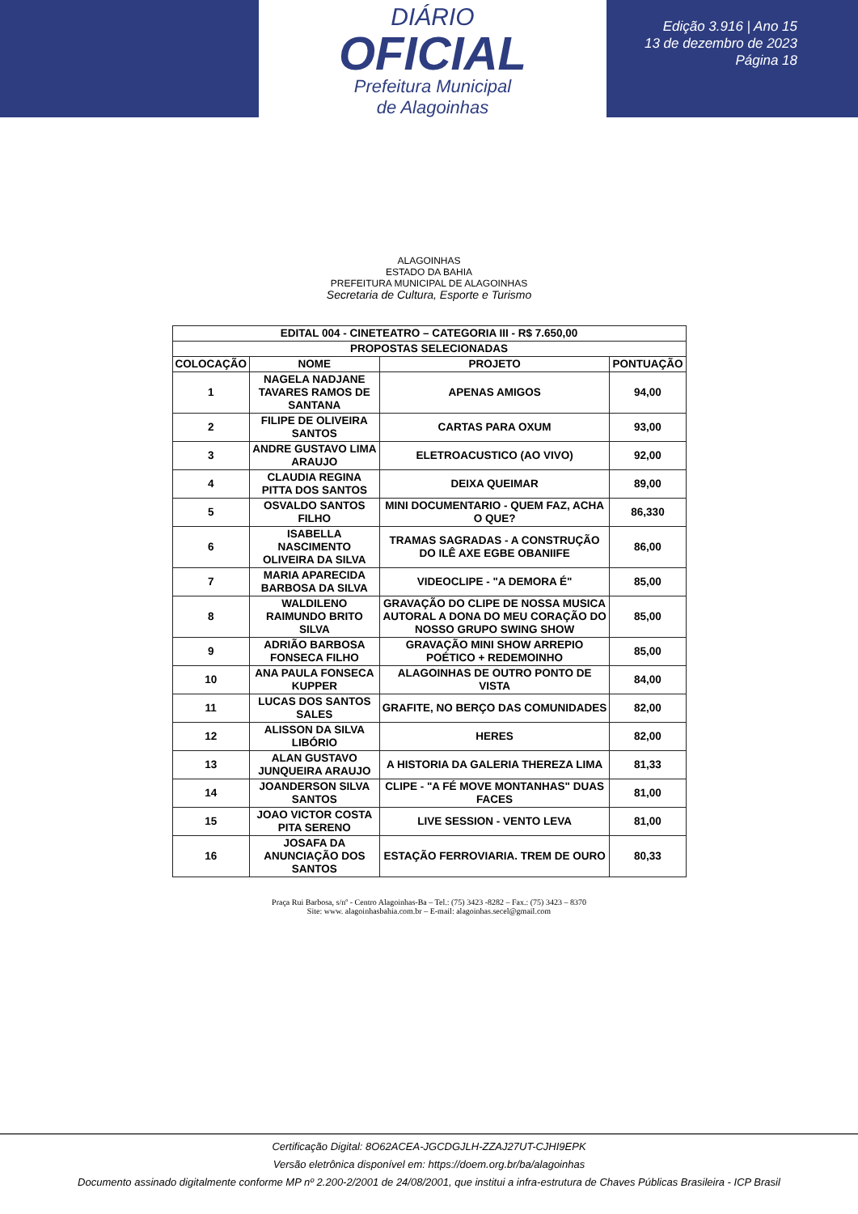DIÁRIO
OFICIAL
Prefeitura Municipal
de Alagoinhas
Edição 3.916 | Ano 15
13 de dezembro de 2023
Página 18
ALAGOINHAS
ESTADO DA BAHIA
PREFEITURA MUNICIPAL DE ALAGOINHAS
Secretaria de Cultura, Esporte e Turismo
| EDITAL 004 - CINETEATRO – CATEGORIA III - R$ 7.650,00 | | | |
| --- | --- | --- | --- |
| PROPOSTAS SELECIONADAS | | | |
| COLOCAÇÃO | NOME | PROJETO | PONTUAÇÃO |
| 1 | NAGELA NADJANE TAVARES RAMOS DE SANTANA | APENAS AMIGOS | 94,00 |
| 2 | FILIPE DE OLIVEIRA SANTOS | CARTAS PARA OXUM | 93,00 |
| 3 | ANDRE GUSTAVO LIMA ARAUJO | ELETROACUSTICO (AO VIVO) | 92,00 |
| 4 | CLAUDIA REGINA PITTA DOS SANTOS | DEIXA QUEIMAR | 89,00 |
| 5 | OSVALDO SANTOS FILHO | MINI DOCUMENTARIO - QUEM FAZ, ACHA O QUE? | 86,330 |
| 6 | ISABELLA NASCIMENTO OLIVEIRA DA SILVA | TRAMAS SAGRADAS - A CONSTRUÇÃO DO ILÊ AXE EGBE OBANIIFE | 86,00 |
| 7 | MARIA APARECIDA BARBOSA DA SILVA | VIDEOCLIPE - "A DEMORA É" | 85,00 |
| 8 | WALDILENO RAIMUNDO BRITO SILVA | GRAVAÇÃO DO CLIPE DE NOSSA MUSICA AUTORAL A DONA DO MEU CORAÇÃO DO NOSSO GRUPO SWING SHOW | 85,00 |
| 9 | ADRIÃO BARBOSA FONSECA FILHO | GRAVAÇÃO MINI SHOW ARREPIO POÉTICO + REDEMOINHO | 85,00 |
| 10 | ANA PAULA FONSECA KUPPER | ALAGOINHAS DE OUTRO PONTO DE VISTA | 84,00 |
| 11 | LUCAS DOS SANTOS SALES | GRAFITE, NO BERÇO DAS COMUNIDADES | 82,00 |
| 12 | ALISSON DA SILVA LIBÓRIO | HERES | 82,00 |
| 13 | ALAN GUSTAVO JUNQUEIRA ARAUJO | A HISTORIA DA GALERIA THEREZA LIMA | 81,33 |
| 14 | JOANDERSON SILVA SANTOS | CLIPE - "A FÉ MOVE MONTANHAS" DUAS FACES | 81,00 |
| 15 | JOAO VICTOR COSTA PITA SERENO | LIVE SESSION - VENTO LEVA | 81,00 |
| 16 | JOSAFA DA ANUNCIAÇÃO DOS SANTOS | ESTAÇÃO FERROVIARIA. TREM DE OURO | 80,33 |
Praça Rui Barbosa, s/nº - Centro Alagoinhas-Ba – Tel.: (75) 3423 -8282 – Fax.: (75) 3423 – 8370
Site: www. alagoinhasbahia.com.br – E-mail: alagoinhas.secel@gmail.com
Certificação Digital: 8O62ACEA-JGCDGJLH-ZZAJ27UT-CJHI9EPK
Versão eletrônica disponível em: https://doem.org.br/ba/alagoinhas
Documento assinado digitalmente conforme MP nº 2.200-2/2001 de 24/08/2001, que institui a infra-estrutura de Chaves Públicas Brasileira - ICP Brasil